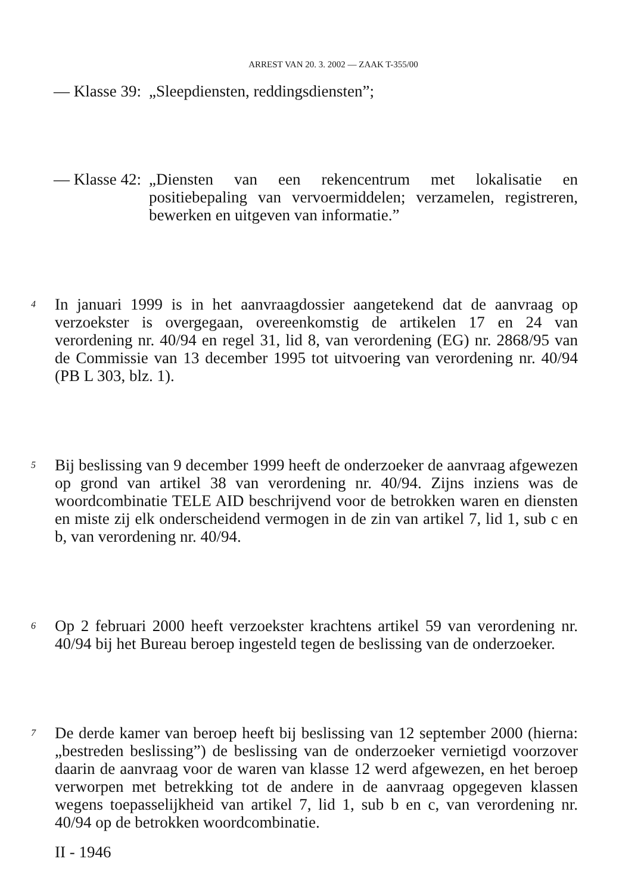ARREST VAN 20. 3. 2002 — ZAAK T-355/00
— Klasse 39:
„Sleepdiensten, reddingsdiensten”;
— Klasse 42:
„Diensten van een rekencentrum met lokalisatie en positiebepaling van vervoermiddelen; verzamelen, registreren, bewerken en uitgeven van informatie.”
4
In januari 1999 is in het aanvraagdossier aangetekend dat de aanvraag op verzoekster is overgegaan, overeenkomstig de artikelen 17 en 24 van verordening nr. 40/94 en regel 31, lid 8, van verordening (EG) nr. 2868/95 van de Commissie van 13 december 1995 tot uitvoering van verordening nr. 40/94 (PB L 303, blz. 1).
5
Bij beslissing van 9 december 1999 heeft de onderzoeker de aanvraag afgewezen op grond van artikel 38 van verordening nr. 40/94. Zijns inziens was de woordcombinatie TELE AID beschrijvend voor de betrokken waren en diensten en miste zij elk onderscheidend vermogen in de zin van artikel 7, lid 1, sub c en b, van verordening nr. 40/94.
6
Op 2 februari 2000 heeft verzoekster krachtens artikel 59 van verordening nr. 40/94 bij het Bureau beroep ingesteld tegen de beslissing van de onderzoeker.
7
De derde kamer van beroep heeft bij beslissing van 12 september 2000 (hierna: „bestreden beslissing”) de beslissing van de onderzoeker vernietigd voorzover daarin de aanvraag voor de waren van klasse 12 werd afgewezen, en het beroep verworpen met betrekking tot de andere in de aanvraag opgegeven klassen wegens toepasselijkheid van artikel 7, lid 1, sub b en c, van verordening nr. 40/94 op de betrokken woordcombinatie.
II - 1946